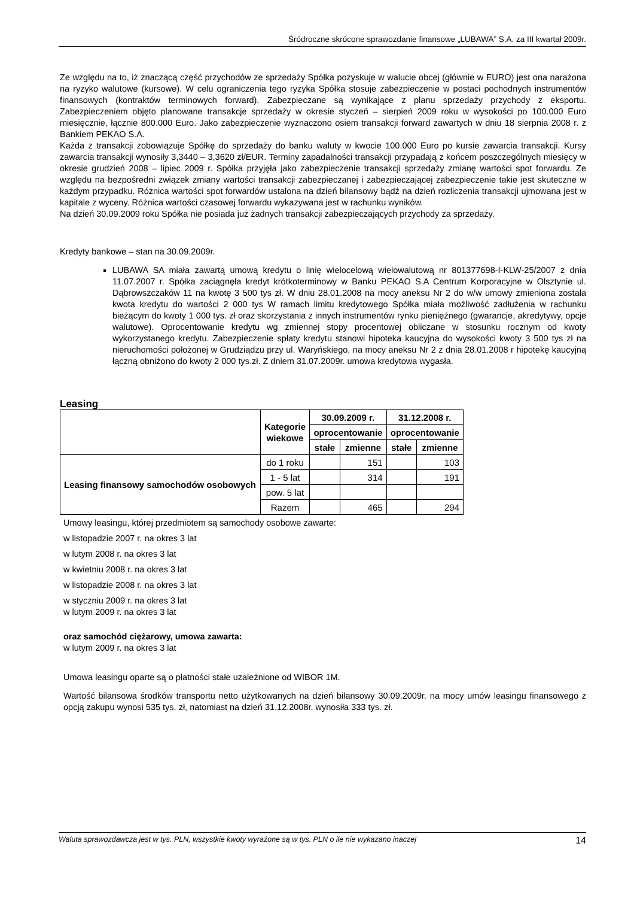Śródroczne skrócone sprawozdanie finansowe „LUBAWA” S.A. za III kwartał 2009r.
Ze względu na to, iż znaczącą część przychodów ze sprzedaży Spółka pozyskuje w walucie obcej (głównie w EURO) jest ona narażona na ryzyko walutowe (kursowe). W celu ograniczenia tego ryzyka Spółka stosuje zabezpieczenie w postaci pochodnych instrumentów finansowych (kontraktów terminowych forward). Zabezpieczane są wynikające z planu sprzedaży przychody z eksportu. Zabezpieczeniem objęto planowane transakcje sprzedaży w okresie styczeń – sierpień 2009 roku w wysokości po 100.000 Euro miesięcznie, łącznie 800.000 Euro. Jako zabezpieczenie wyznaczono osiem transakcji forward zawartych w dniu 18 sierpnia 2008 r. z Bankiem PEKAO S.A.
Każda z transakcji zobowiązuje Spółkę do sprzedaży do banku waluty w kwocie 100.000 Euro po kursie zawarcia transakcji. Kursy zawarcia transakcji wynosiły 3,3440 – 3,3620 zł/EUR. Terminy zapadalności transakcji przypadają z końcem poszczególnych miesięcy w okresie grudzień 2008 – lipiec 2009 r. Spółka przyjęła jako zabezpieczenie transakcji sprzedaży zmianę wartości spot forwardu. Ze względu na bezpośredni związek zmiany wartości transakcji zabezpieczanej i zabezpieczającej zabezpieczenie takie jest skuteczne w każdym przypadku. Różnica wartości spot forwardów ustalona na dzień bilansowy bądź na dzień rozliczenia transakcji ujmowana jest w kapitale z wyceny. Różnica wartości czasowej forwardu wykazywana jest w rachunku wyników.
Na dzień 30.09.2009 roku Spółka nie posiada już żadnych transakcji zabezpieczających przychody za sprzedaży.
Kredyty bankowe – stan na 30.09.2009r.
LUBAWA SA miała zawartą umową kredytu o linię wielocelową wielowalutową nr 801377698-I-KLW-25/2007 z dnia 11.07.2007 r. Spółka zaciągnęła kredyt krótkoterminowy w Banku PEKAO S.A Centrum Korporacyjne w Olsztynie ul. Dąbrowszczaków 11 na kwotę 3 500 tys zł. W dniu 28.01.2008 na mocy aneksu Nr 2 do w/w umowy zmieniona została kwota kredytu do wartości 2 000 tys W ramach limitu kredytowego Spółka miała możliwość zadłużenia w rachunku bieżącym do kwoty 1 000 tys. zł oraz skorzystania z innych instrumentów rynku pieniężnego (gwarancje, akredytywy, opcje walutowe). Oprocentowanie kredytu wg zmiennej stopy procentowej obliczane w stosunku rocznym od kwoty wykorzystanego kredytu. Zabezpieczenie spłaty kredytu stanowi hipoteka kaucyjna do wysokości kwoty 3 500 tys zł na nieruchomości położonej w Grudziądzu przy ul. Waryńskiego, na mocy aneksu Nr 2 z dnia 28.01.2008 r hipotekę kaucyjną łączną obniżono do kwoty 2 000 tys.zł. Z dniem 31.07.2009r. umowa kredytowa wygasła.
Leasing
| | Kategorie wiekowe | 30.09.2009 r. | | 31.12.2008 r. | |
| --- | --- | --- | --- | --- | --- |
| | | oprocentowanie | | oprocentowanie | |
| | | stałe | zmienne | stałe | zmienne |
| Leasing finansowy samochodów osobowych | do 1 roku | | 151 | | 103 |
| | 1 - 5 lat | | 314 | | 191 |
| | pow. 5 lat | | | | |
| | Razem | | 465 | | 294 |
Umowy leasingu, której przedmiotem są samochody osobowe zawarte:
w listopadzie 2007 r. na okres 3 lat
w lutym 2008 r. na okres 3 lat
w kwietniu 2008 r. na okres 3 lat
w listopadzie 2008 r. na okres 3 lat
w styczniu 2009 r. na okres 3 lat
w lutym 2009 r. na okres 3 lat
oraz samochód ciężarowy, umowa zawarta:
w lutym 2009 r. na okres 3 lat
Umowa leasingu oparte są o płatności stałe uzależnione od WIBOR 1M.
Wartość bilansowa środków transportu netto użytkowanych na dzień bilansowy 30.09.2009r. na mocy umów leasingu finansowego z opcją zakupu wynosi 535 tys. zł, natomiast na dzień 31.12.2008r. wynosiła 333 tys. zł.
Waluta sprawozdawcza jest w tys. PLN, wszystkie kwoty wyrażone są w tys. PLN o ile nie wykazano inaczej 14